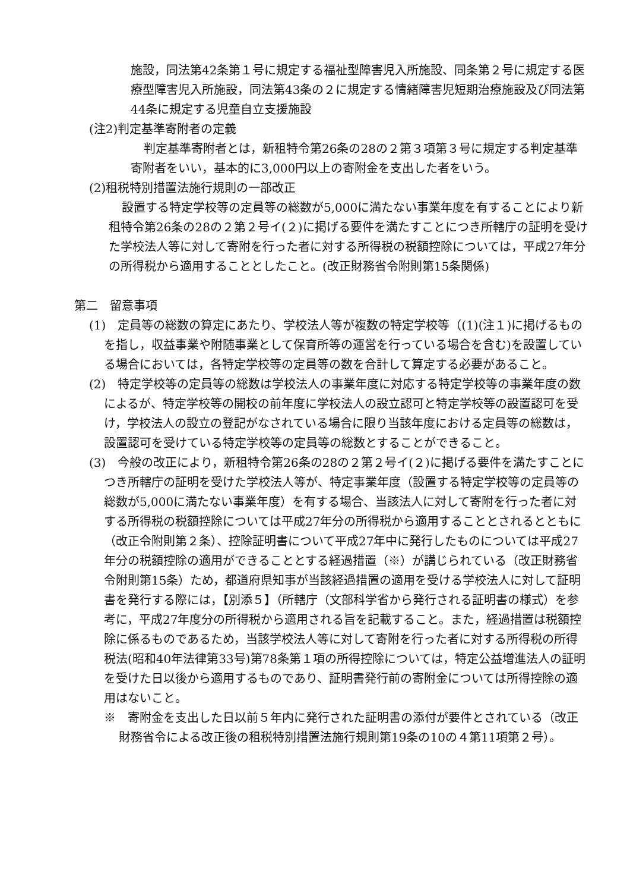施設，同法第42条第１号に規定する福祉型障害児入所施設、同条第２号に規定する医療型障害児入所施設，同法第43条の２に規定する情緒障害児短期治療施設及び同法第44条に規定する児童自立支援施設
(注2)判定基準寄附者の定義
判定基準寄附者とは，新租特令第26条の28の２第３項第３号に規定する判定基準寄附者をいい，基本的に3,000円以上の寄附金を支出した者をいう。
(2)租税特別措置法施行規則の一部改正
設置する特定学校等の定員等の総数が5,000に満たない事業年度を有することにより新租特令第26条の28の２第２号イ(２)に掲げる要件を満たすことにつき所轄庁の証明を受けた学校法人等に対して寄附を行った者に対する所得税の税額控除については，平成27年分の所得税から適用することとしたこと。(改正財務省令附則第15条関係)
第二　留意事項
(1)　定員等の総数の算定にあたり、学校法人等が複数の特定学校等（(1)(注１)に掲げるものを指し，収益事業や附随事業として保育所等の運営を行っている場合を含む)を設置している場合においては，各特定学校等の定員等の数を合計して算定する必要があること。
(2)　特定学校等の定員等の総数は学校法人の事業年度に対応する特定学校等の事業年度の数によるが、特定学校等の開校の前年度に学校法人の設立認可と特定学校等の設置認可を受け，学校法人の設立の登記がなされている場合に限り当該年度における定員等の総数は，設置認可を受けている特定学校等の定員等の総数とすることができること。
(3)　今般の改正により，新租特令第26条の28の２第２号イ(２)に掲げる要件を満たすことにつき所轄庁の証明を受けた学校法人等が、特定事業年度（設置する特定学校等の定員等の総数が5,000に満たない事業年度）を有する場合、当該法人に対して寄附を行った者に対する所得税の税額控除については平成27年分の所得税から適用することとされるとともに（改正令附則第２条）、控除証明書について平成27年中に発行したものについては平成27年分の税額控除の適用ができることとする経過措置（※）が講じられている（改正財務省令附則第15条）ため，都道府県知事が当該経過措置の適用を受ける学校法人に対して証明書を発行する際には，【別添５】（所轄庁（文部科学省から発行される証明書の様式）を参考に，平成27年度分の所得税から適用される旨を記載すること。また，経過措置は税額控除に係るものであるため，当該学校法人等に対して寄附を行った者に対する所得税の所得税法(昭和40年法律第33号)第78条第１項の所得控除については，特定公益増進法人の証明を受けた日以後から適用するものであり、証明書発行前の寄附金については所得控除の適用はないこと。
※　寄附金を支出した日以前５年内に発行された証明書の添付が要件とされている（改正財務省令による改正後の租税特別措置法施行規則第19条の10の４第11項第２号）。